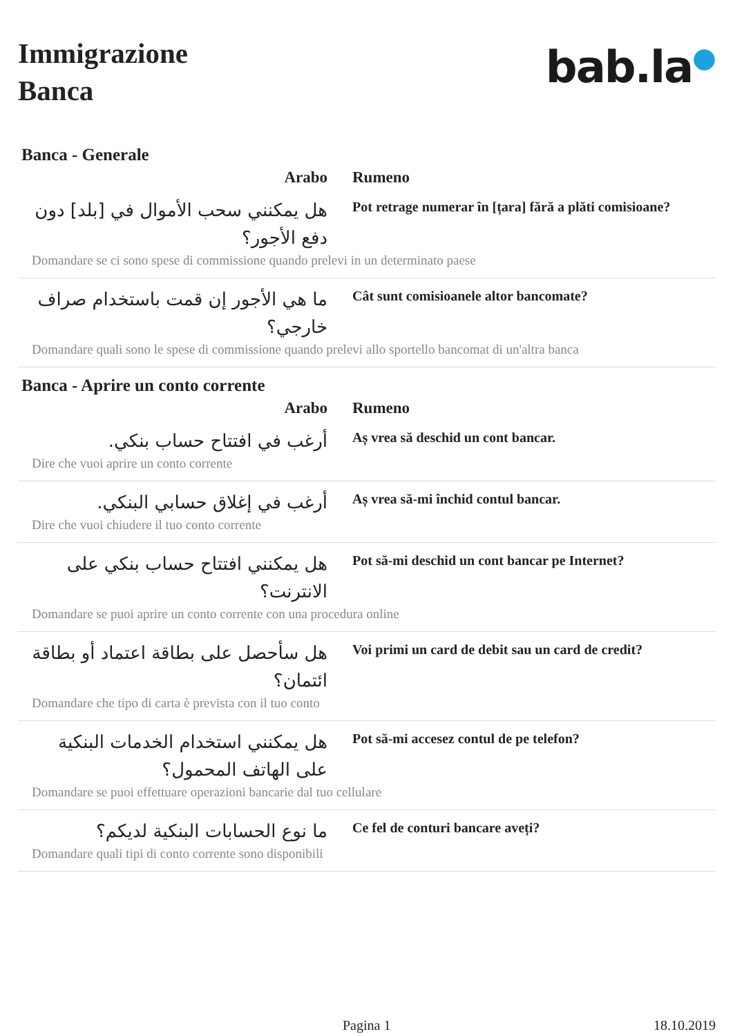Immigrazione
Banca
bab.la●
Banca - Generale
| Arabo | Rumeno |
| --- | --- |
| هل يمكنني سحب الأموال في [بلد] دون دفع الأجور؟ | Pot retrage numerar în [țara] fără a plăti comisioane? |
| Domandare se ci sono spese di commissione quando prelevi in un determinato paese | |
| ما هي الأجور إن قمت باستخدام صراف خارجي؟ | Cât sunt comisioanele altor bancomate? |
| Domandare quali sono le spese di commissione quando prelevi allo sportello bancomat di un'altra banca | |
Banca - Aprire un conto corrente
| Arabo | Rumeno |
| --- | --- |
| أرغب في افتتاح حساب بنكي. | Aș vrea să deschid un cont bancar. |
| Dire che vuoi aprire un conto corrente | |
| أرغب في إغلاق حسابي البنكي. | Aș vrea să-mi închid contul bancar. |
| Dire che vuoi chiudere il tuo conto corrente | |
| هل يمكنني افتتاح حساب بنكي على الانترنت؟ | Pot să-mi deschid un cont bancar pe Internet? |
| Domandare se puoi aprire un conto corrente con una procedura online | |
| هل سأحصل على بطاقة اعتماد أو بطاقة ائتمان؟ | Voi primi un card de debit sau un card de credit? |
| Domandare che tipo di carta è prevista con il tuo conto | |
| هل يمكنني استخدام الخدمات البنكية على الهاتف المحمول؟ | Pot să-mi accesez contul de pe telefon? |
| Domandare se puoi effettuare operazioni bancarie dal tuo cellulare | |
| ما نوع الحسابات البنكية لديكم؟ | Ce fel de conturi bancare aveți? |
| Domandare quali tipi di conto corrente sono disponibili | |
Pagina 1 18.10.2019